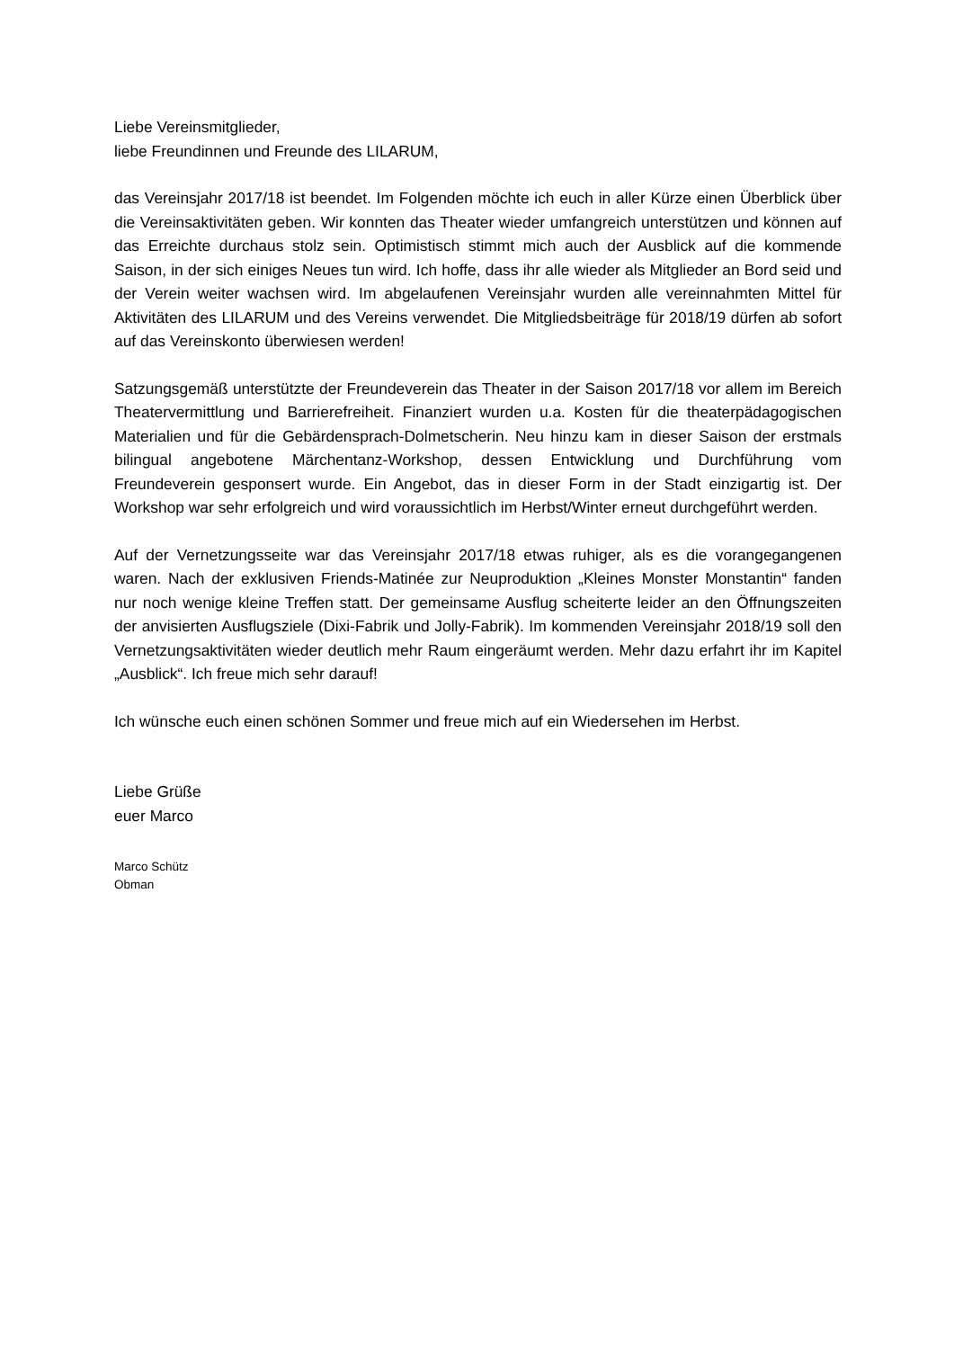Liebe Vereinsmitglieder,
liebe Freundinnen und Freunde des LILARUM,
das Vereinsjahr 2017/18 ist beendet. Im Folgenden möchte ich euch in aller Kürze einen Überblick über die Vereinsaktivitäten geben. Wir konnten das Theater wieder umfangreich unterstützen und können auf das Erreichte durchaus stolz sein. Optimistisch stimmt mich auch der Ausblick auf die kommende Saison, in der sich einiges Neues tun wird. Ich hoffe, dass ihr alle wieder als Mitglieder an Bord seid und der Verein weiter wachsen wird. Im abgelaufenen Vereinsjahr wurden alle vereinnahmten Mittel für Aktivitäten des LILARUM und des Vereins verwendet. Die Mitgliedsbeiträge für 2018/19 dürfen ab sofort auf das Vereinskonto überwiesen werden!
Satzungsgemäß unterstützte der Freundeverein das Theater in der Saison 2017/18 vor allem im Bereich Theatervermittlung und Barrierefreiheit. Finanziert wurden u.a. Kosten für die theaterpädagogischen Materialien und für die Gebärdensprach-Dolmetscherin. Neu hinzu kam in dieser Saison der erstmals bilingual angebotene Märchentanz-Workshop, dessen Entwicklung und Durchführung vom Freundeverein gesponsert wurde. Ein Angebot, das in dieser Form in der Stadt einzigartig ist. Der Workshop war sehr erfolgreich und wird voraussichtlich im Herbst/Winter erneut durchgeführt werden.
Auf der Vernetzungsseite war das Vereinsjahr 2017/18 etwas ruhiger, als es die vorangegangenen waren. Nach der exklusiven Friends-Matinée zur Neuproduktion „Kleines Monster Monstantin“ fanden nur noch wenige kleine Treffen statt. Der gemeinsame Ausflug scheiterte leider an den Öffnungszeiten der anvisierten Ausflugsziele (Dixi-Fabrik und Jolly-Fabrik). Im kommenden Vereinsjahr 2018/19 soll den Vernetzungsaktivitäten wieder deutlich mehr Raum eingeräumt werden. Mehr dazu erfahrt ihr im Kapitel „Ausblick“. Ich freue mich sehr darauf!
Ich wünsche euch einen schönen Sommer und freue mich auf ein Wiedersehen im Herbst.
Liebe Grüße
euer Marco
Marco Schütz
Obman